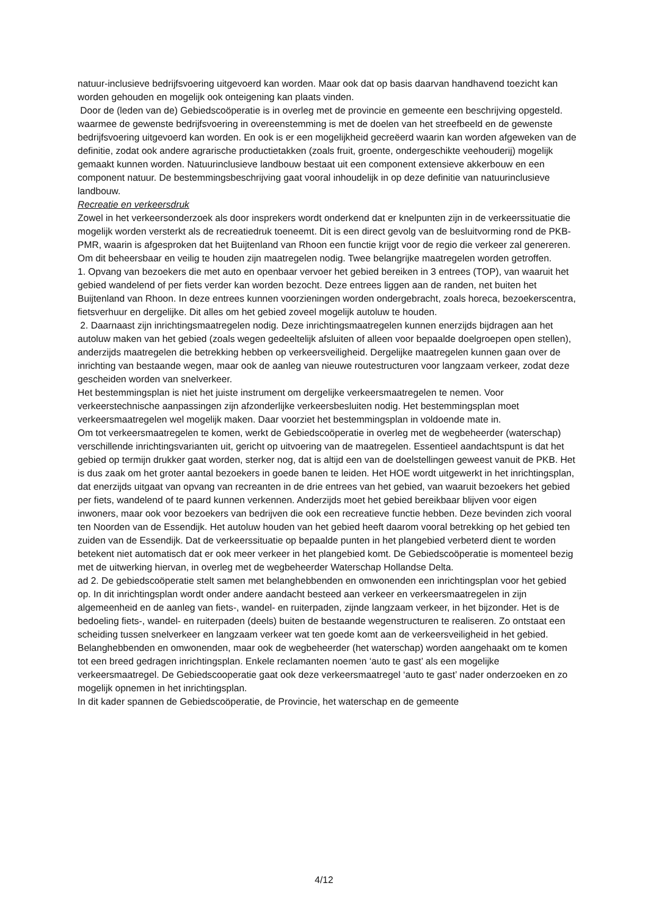natuur-inclusieve bedrijfsvoering uitgevoerd kan worden. Maar ook dat op basis daarvan handhavend toezicht kan worden gehouden en mogelijk ook onteigening kan plaats vinden.
Door de (leden van de) Gebiedscoöperatie is in overleg met de provincie en gemeente een beschrijving opgesteld. waarmee de gewenste bedrijfsvoering in overeenstemming is met de doelen van het streefbeeld en de gewenste bedrijfsvoering uitgevoerd kan worden. En ook is er een mogelijkheid gecreëerd waarin kan worden afgeweken van de definitie, zodat ook andere agrarische productietakken (zoals fruit, groente, ondergeschikte veehouderij) mogelijk gemaakt kunnen worden. Natuurinclusieve landbouw bestaat uit een component extensieve akkerbouw en een component natuur. De bestemmingsbeschrijving gaat vooral inhoudelijk in op deze definitie van natuurinclusieve landbouw.
Recreatie en verkeersdruk
Zowel in het verkeersonderzoek als door insprekers wordt onderkend dat er knelpunten zijn in de verkeerssituatie die mogelijk worden versterkt als de recreatiedruk toeneemt. Dit is een direct gevolg van de besluitvorming rond de PKB-PMR, waarin is afgesproken dat het Buijtenland van Rhoon een functie krijgt voor de regio die verkeer zal genereren. Om dit beheersbaar en veilig te houden zijn maatregelen nodig. Twee belangrijke maatregelen worden getroffen.
1. Opvang van bezoekers die met auto en openbaar vervoer het gebied bereiken in 3 entrees (TOP), van waaruit het gebied wandelend of per fiets verder kan worden bezocht. Deze entrees liggen aan de randen, net buiten het Buijtenland van Rhoon. In deze entrees kunnen voorzieningen worden ondergebracht, zoals horeca, bezoekerscentra, fietsverhuur en dergelijke. Dit alles om het gebied zoveel mogelijk autoluw te houden.
2. Daarnaast zijn inrichtingsmaatregelen nodig. Deze inrichtingsmaatregelen kunnen enerzijds bijdragen aan het autoluw maken van het gebied (zoals wegen gedeeltelijk afsluiten of alleen voor bepaalde doelgroepen open stellen), anderzijds maatregelen die betrekking hebben op verkeersveiligheid. Dergelijke maatregelen kunnen gaan over de inrichting van bestaande wegen, maar ook de aanleg van nieuwe routestructuren voor langzaam verkeer, zodat deze gescheiden worden van snelverkeer.
Het bestemmingsplan is niet het juiste instrument om dergelijke verkeersmaatregelen te nemen. Voor verkeerstechnische aanpassingen zijn afzonderlijke verkeersbesluiten nodig. Het bestemmingsplan moet verkeersmaatregelen wel mogelijk maken. Daar voorziet het bestemmingsplan in voldoende mate in.
Om tot verkeersmaatregelen te komen, werkt de Gebiedscoöperatie in overleg met de wegbeheerder (waterschap) verschillende inrichtingsvarianten uit, gericht op uitvoering van de maatregelen. Essentieel aandachtspunt is dat het gebied op termijn drukker gaat worden, sterker nog, dat is altijd een van de doelstellingen geweest vanuit de PKB. Het is dus zaak om het groter aantal bezoekers in goede banen te leiden. Het HOE wordt uitgewerkt in het inrichtingsplan, dat enerzijds uitgaat van opvang van recreanten in de drie entrees van het gebied, van waaruit bezoekers het gebied per fiets, wandelend of te paard kunnen verkennen. Anderzijds moet het gebied bereikbaar blijven voor eigen inwoners, maar ook voor bezoekers van bedrijven die ook een recreatieve functie hebben. Deze bevinden zich vooral ten Noorden van de Essendijk. Het autoluw houden van het gebied heeft daarom vooral betrekking op het gebied ten zuiden van de Essendijk. Dat de verkeerssituatie op bepaalde punten in het plangebied verbeterd dient te worden betekent niet automatisch dat er ook meer verkeer in het plangebied komt. De Gebiedscoöperatie is momenteel bezig met de uitwerking hiervan, in overleg met de wegbeheerder Waterschap Hollandse Delta.
ad 2. De gebiedscoöperatie stelt samen met belanghebbenden en omwonenden een inrichtingsplan voor het gebied op. In dit inrichtingsplan wordt onder andere aandacht besteed aan verkeer en verkeersmaatregelen in zijn algemeenheid en de aanleg van fiets-, wandel- en ruiterpaden, zijnde langzaam verkeer, in het bijzonder. Het is de bedoeling fiets-, wandel- en ruiterpaden (deels) buiten de bestaande wegenstructuren te realiseren. Zo ontstaat een scheiding tussen snelverkeer en langzaam verkeer wat ten goede komt aan de verkeersveiligheid in het gebied. Belanghebbenden en omwonenden, maar ook de wegbeheerder (het waterschap) worden aangehaakt om te komen tot een breed gedragen inrichtingsplan. Enkele reclamanten noemen ‘auto te gast’ als een mogelijke verkeersmaatregel. De Gebiedscooperatie gaat ook deze verkeersmaatregel ‘auto te gast’ nader onderzoeken en zo mogelijk opnemen in het inrichtingsplan.
In dit kader spannen de Gebiedscoöperatie, de Provincie, het waterschap en de gemeente
4/12